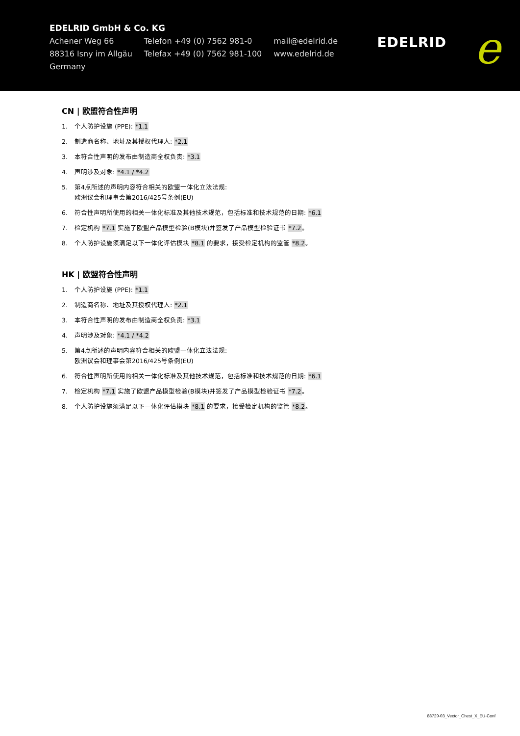EDELRID GmbH & Co. KG
Achener Weg 66
88316 Isny im Allgäu
Germany
Telefon +49 (0) 7562 981-0
Telefax +49 (0) 7562 981-100
mail@edelrid.de
www.edelrid.de
EDELRID e
CN | 欧盟符合性声明
1. 个人防护设施 (PPE): *1.1
2. 制造商名称、地址及其授权代理人: *2.1
3. 本符合性声明的发布由制造商全权负责: *3.1
4. 声明涉及对象: *4.1 / *4.2
5. 第4点所述的声明内容符合相关的欧盟一体化立法法规:
欧洲议会和理事会第2016/425号条例(EU)
6. 符合性声明所使用的相关一体化标准及其他技术规范，包括标准和技术规范的日期: *6.1
7. 检定机构 *7.1 实施了欧盟产品模型检验(B模块)并签发了产品模型检验证书 *7.2。
8. 个人防护设施须满足以下一体化评估模块 *8.1 的要求，接受检定机构的监管 *8.2。
HK | 欧盟符合性声明
1. 个人防护设施 (PPE): *1.1
2. 制造商名称、地址及其授权代理人: *2.1
3. 本符合性声明的发布由制造商全权负责: *3.1
4. 声明涉及对象: *4.1 / *4.2
5. 第4点所述的声明内容符合相关的欧盟一体化立法法规:
欧洲议会和理事会第2016/425号条例(EU)
6. 符合性声明所使用的相关一体化标准及其他技术规范，包括标准和技术规范的日期: *6.1
7. 检定机构 *7.1 实施了欧盟产品模型检验(B模块)并签发了产品模型检验证书 *7.2。
8. 个人防护设施须满足以下一体化评估模块 *8.1 的要求，接受检定机构的监管 *8.2。
88729-03_Vector_Chest_X_EU-Conf